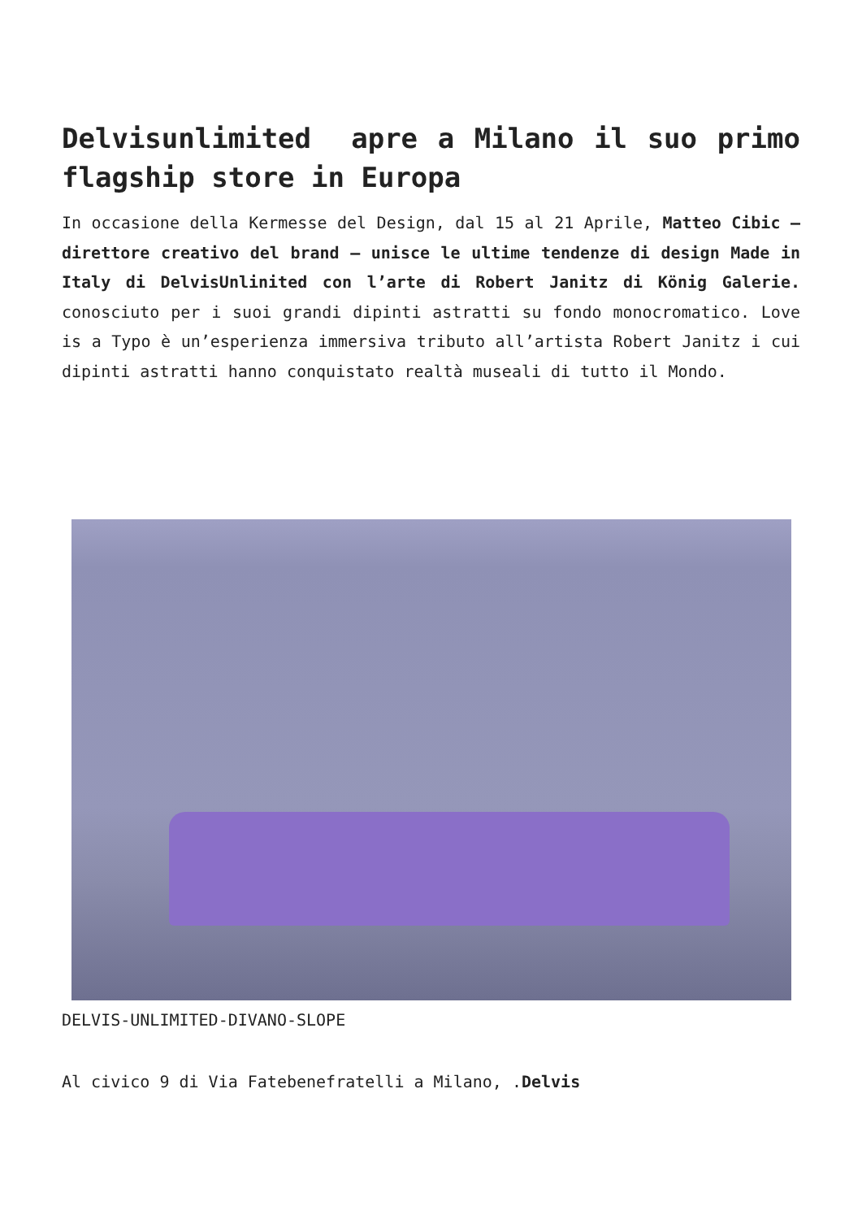Delvisunlimited apre a Milano il suo primo flagship store in Europa
In occasione della Kermesse del Design, dal 15 al 21 Aprile, Matteo Cibic – direttore creativo del brand – unisce le ultime tendenze di design Made in Italy di DelvisUnlinited con l’arte di Robert Janitz di König Galerie. conosciuto per i suoi grandi dipinti astratti su fondo monocromatico. Love is a Typo è un’esperienza immersiva tributo all’artista Robert Janitz i cui dipinti astratti hanno conquistato realtà museali di tutto il Mondo.
DELVIS-UNLIMITED-DIVANO-SLOPE
Al civico 9 di Via Fatebenefratelli a Milano, .Delvis